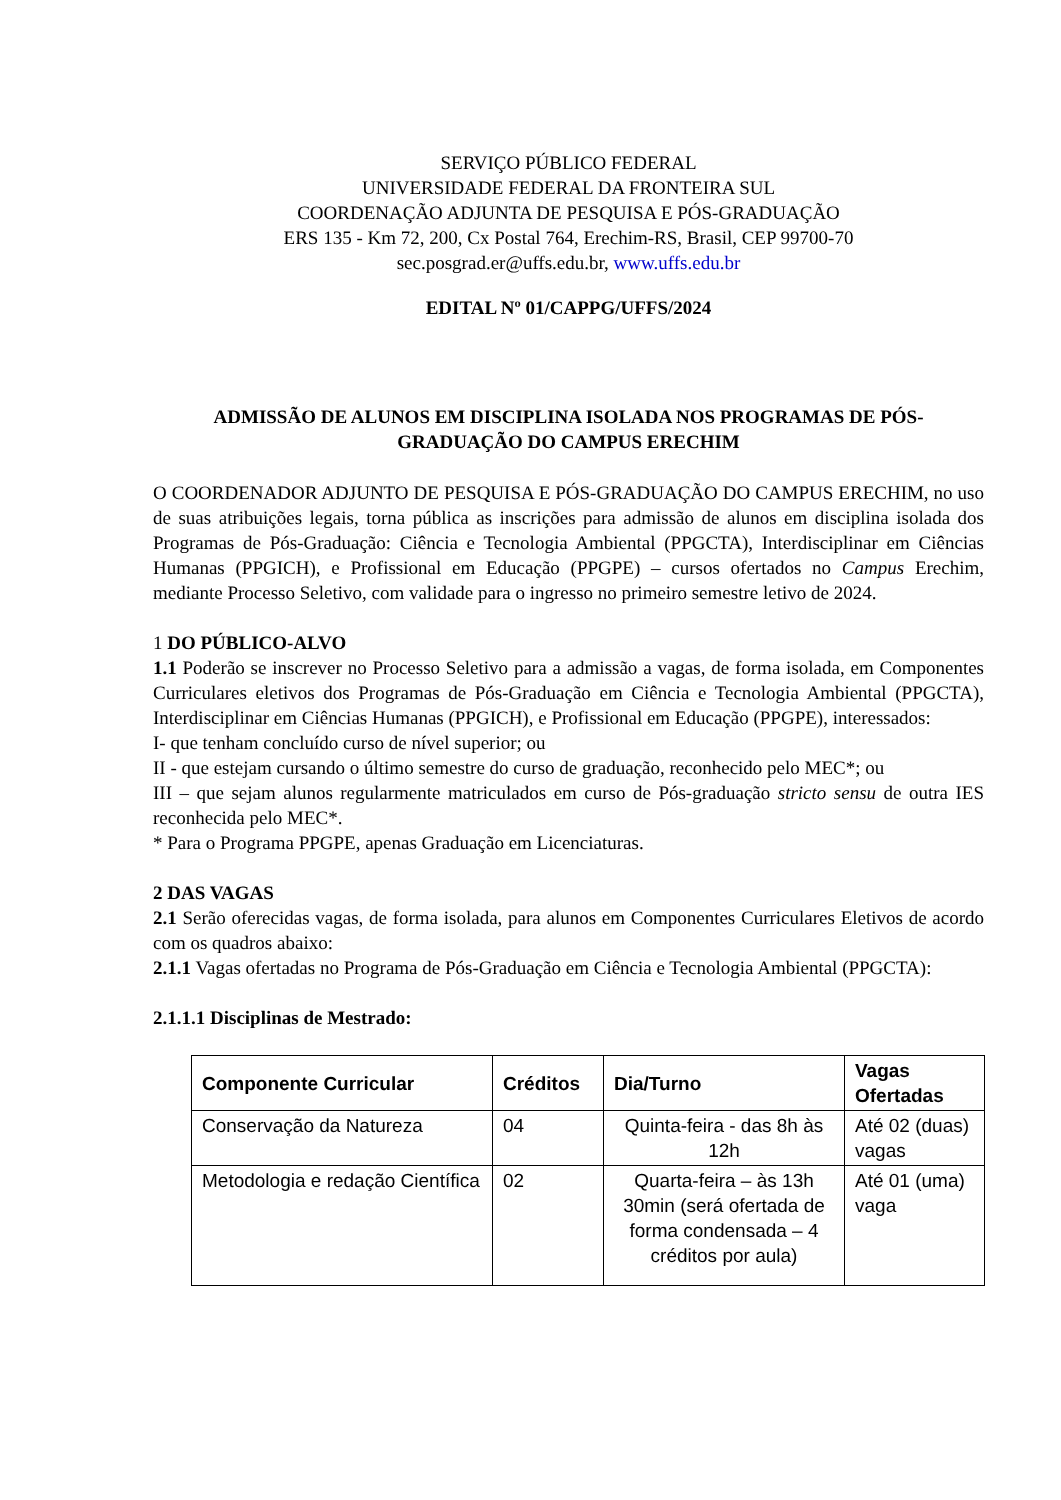SERVIÇO PÚBLICO FEDERAL
UNIVERSIDADE FEDERAL DA FRONTEIRA SUL
COORDENAÇÃO ADJUNTA DE PESQUISA E PÓS-GRADUAÇÃO
ERS 135 - Km 72, 200, Cx Postal 764, Erechim-RS, Brasil, CEP 99700-70
sec.posgrad.er@uffs.edu.br, www.uffs.edu.br
EDITAL Nº 01/CAPPG/UFFS/2024
ADMISSÃO DE ALUNOS EM DISCIPLINA ISOLADA NOS PROGRAMAS DE PÓS-GRADUAÇÃO DO CAMPUS ERECHIM
O COORDENADOR ADJUNTO DE PESQUISA E PÓS-GRADUAÇÃO DO CAMPUS ERECHIM, no uso de suas atribuições legais, torna pública as inscrições para admissão de alunos em disciplina isolada dos Programas de Pós-Graduação: Ciência e Tecnologia Ambiental (PPGCTA), Interdisciplinar em Ciências Humanas (PPGICH), e Profissional em Educação (PPGPE) – cursos ofertados no Campus Erechim, mediante Processo Seletivo, com validade para o ingresso no primeiro semestre letivo de 2024.
1 DO PÚBLICO-ALVO
1.1 Poderão se inscrever no Processo Seletivo para a admissão a vagas, de forma isolada, em Componentes Curriculares eletivos dos Programas de Pós-Graduação em Ciência e Tecnologia Ambiental (PPGCTA), Interdisciplinar em Ciências Humanas (PPGICH), e Profissional em Educação (PPGPE), interessados:
I- que tenham concluído curso de nível superior; ou
II - que estejam cursando o último semestre do curso de graduação, reconhecido pelo MEC*; ou
III – que sejam alunos regularmente matriculados em curso de Pós-graduação stricto sensu de outra IES reconhecida pelo MEC*.
* Para o Programa PPGPE, apenas Graduação em Licenciaturas.
2 DAS VAGAS
2.1 Serão oferecidas vagas, de forma isolada, para alunos em Componentes Curriculares Eletivos de acordo com os quadros abaixo:
2.1.1 Vagas ofertadas no Programa de Pós-Graduação em Ciência e Tecnologia Ambiental (PPGCTA):
2.1.1.1 Disciplinas de Mestrado:
| Componente Curricular | Créditos | Dia/Turno | Vagas Ofertadas |
| --- | --- | --- | --- |
| Conservação da Natureza | 04 | Quinta-feira - das 8h às 12h | Até 02 (duas) vagas |
| Metodologia e redação Científica | 02 | Quarta-feira – às 13h 30min (será ofertada de forma condensada – 4 créditos por aula) | Até 01 (uma) vaga |